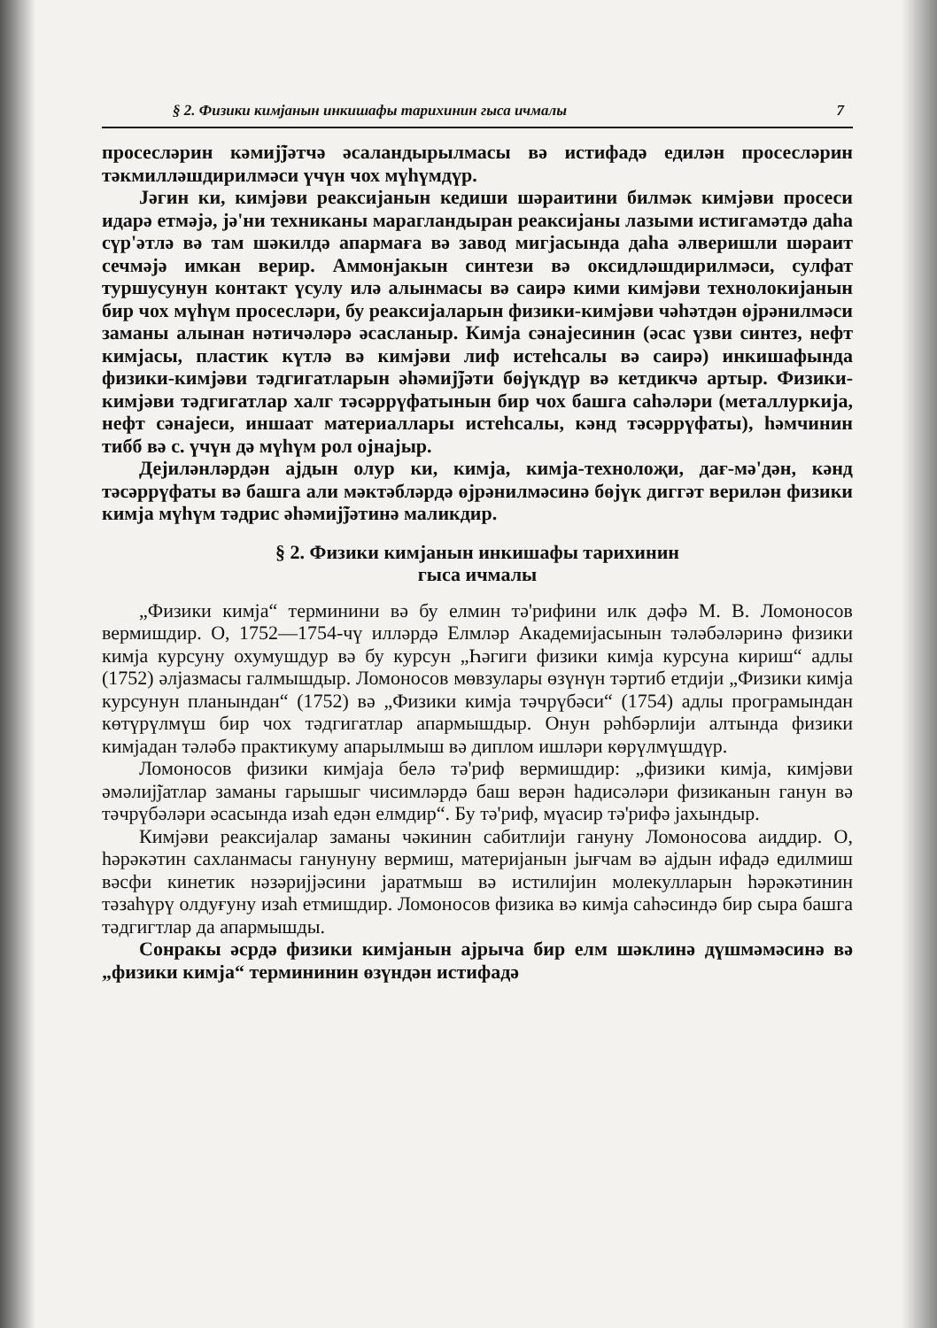§ 2. Физики кимјанын инкишафы тарихинин гыса ичмалы 7
просесләрин кәмиј̃јәтчә әсаландырылмасы вә истифадә едилән просесләрин тәкмилләшдирилмәси үчүн чох мүһүмдүр.
Јәгин ки, кимјәви реаксијанын кедиши шәраитини билмәк кимјәви просеси идарә етмәјә, јә'ни техниканы марагландыран реаксијаны лазыми истигамәтдә даһа сүр'әтлә вә там шәкилдә апармаға вә завод мигјасында даһа әлверишли шәраит сечмәјә имкан верир. Аммонјакын синтези вә оксидләшдирилмәси, сулфат туршусунун контакт үсулу илә алынмасы вә саирә кими кимјәви технолокијанын бир чох мүһүм просесләри, бу реаксијаларын физики-кимјәви чәһәтдән өјрәнилмәси заманы алынан нәтичәләрә әсасланыр. Кимја сәнајесинин (әсас үзви синтез, нефт кимјасы, пластик күтлә вә кимјәви лиф истеһсалы вә саирә) инкишафында физики-кимјәви тәдгигатларын әһәмиј̃јәти бөјүкдүр вә кетдикчә артыр. Физики-кимјәви тәдгигатлар халг тәсәррүфатынын бир чох башга саһәләри (металлуркија, нефт сәнајеси, иншаат материаллары истеһсалы, кәнд тәсәррүфаты), һәмчинин тибб вә с. үчүн дә мүһүм рол ојнајыр.
Дејиләнләрдән ајдын олур ки, кимја, кимја-технолоҗи, дағ-мә'дән, кәнд тәсәррүфаты вә башга али мәктәбләрдә өјрәнилмәсинә бөјүк диггәт верилән физики кимја мүһүм тәдрис әһәмиј̃јәтинә маликдир.
§ 2. Физики кимјанын инкишафы тарихинин
гыса ичмалы
„Физики кимја“ терминини вә бу елмин тә'рифини илк дәфә М. В. Ломоносов вермишдир. О, 1752—1754-чү илләрдә Елмләр Академијасынын тәләбәләринә физики кимја курсуну охумушдур вә бу курсун „Һәгиги физики кимја курсуна кириш“ адлы (1752) әлјазмасы галмышдыр. Ломоносов мөвзулары өзүнүн тәртиб етдији „Физики кимја курсунун планындан“ (1752) вә „Физики кимја тәчрүбәси“ (1754) адлы програмындан көтүрүлмүш бир чох тәдгигатлар апармышдыр. Онун рәһбәрлији алтында физики кимјадан тәләбә практикуму апарылмыш вә диплом ишләри көрүлмүшдүр.
Ломоносов физики кимјаја белә тә'риф вермишдир: „физики кимја, кимјәви әмәлиј̃јатлар заманы гарышыг чисимләрдә баш верән һадисәләри физиканын ганун вә тәчрүбәләри әсасында изаһ едән елмдир“. Бу тә'риф, мүасир тә'рифә јахындыр.
Кимјәви реаксијалар заманы чәкинин сабитлији гануну Ломоносова аиддир. О, һәрәкәтин сахланмасы ганунуну вермиш, материјанын јығчам вә ајдын ифадә едилмиш вәсфи кинетик нәзәријјәсини јаратмыш вә истилијин молекулларын һәрәкәтинин тәзаһүрү олдуғуну изаһ етмишдир. Ломоносов физика вә кимја саһәсиндә бир сыра башга тәдгигтлар да апармышды.
Сонракы әсрдә физики кимјанын ајрыча бир елм шәклинә дүшмәмәсинә вә „физики кимја“ термининин өзүндән истифадә